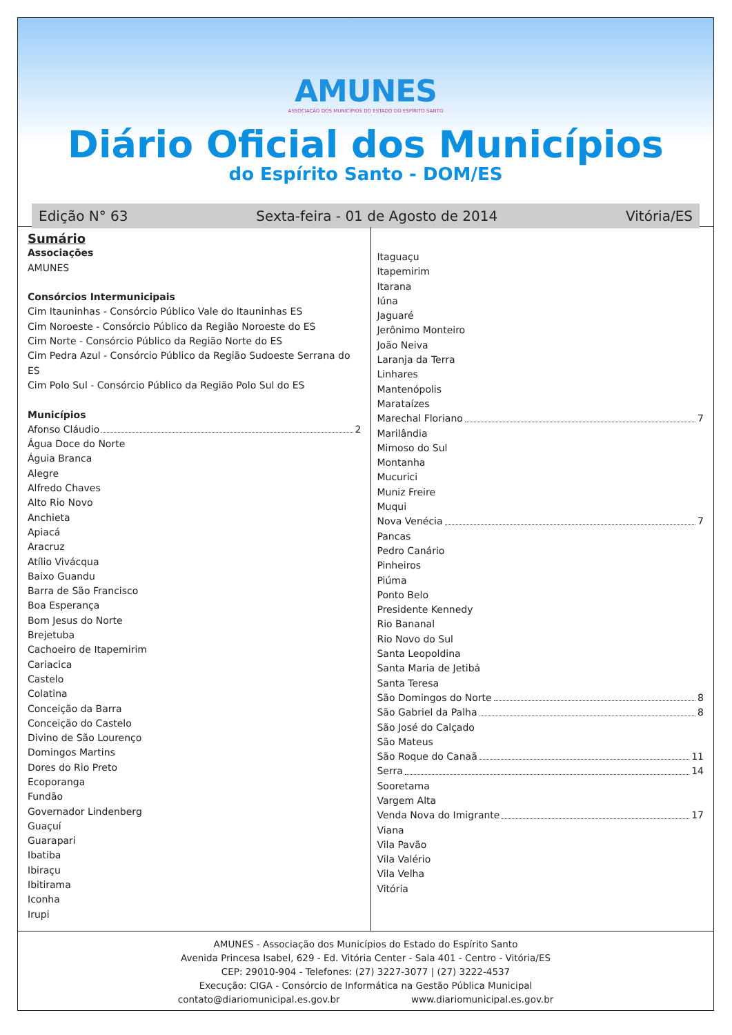AMUNES
ASSOCIAÇÃO DOS MUNICÍPIOS DO ESTADO DO ESPÍRITO SANTO
Diário Oficial dos Municípios
do Espírito Santo - DOM/ES
Edição N° 63 Sexta-feira - 01 de Agosto de 2014 Vitória/ES
Sumário
Associações
AMUNES
Consórcios Intermunicipais
Cim Itauninhas - Consórcio Público Vale do Itauninhas ES
Cim Noroeste - Consórcio Público da Região Noroeste do ES
Cim Norte - Consórcio Público da Região Norte do ES
Cim Pedra Azul - Consórcio Público da Região Sudoeste Serrana do ES
Cim Polo Sul - Consórcio Público da Região Polo Sul do ES
Municípios
Afonso Cláudio 2
Água Doce do Norte
Águia Branca
Alegre
Alfredo Chaves
Alto Rio Novo
Anchieta
Apiacá
Aracruz
Atílio Vivácqua
Baixo Guandu
Barra de São Francisco
Boa Esperança
Bom Jesus do Norte
Brejetuba
Cachoeiro de Itapemirim
Cariacica
Castelo
Colatina
Conceição da Barra
Conceição do Castelo
Divino de São Lourenço
Domingos Martins
Dores do Rio Preto
Ecoporanga
Fundão
Governador Lindenberg
Guaçuí
Guarapari
Ibatiba
Ibiraçu
Ibitirama
Iconha
Irupi
Itaguaçu
Itapemirim
Itarana
Iúna
Jaguaré
Jerônimo Monteiro
João Neiva
Laranja da Terra
Linhares
Mantenópolis
Marataízes
Marechal Floriano 7
Marilândia
Mimoso do Sul
Montanha
Mucurici
Muniz Freire
Muqui
Nova Venécia 7
Pancas
Pedro Canário
Pinheiros
Piúma
Ponto Belo
Presidente Kennedy
Rio Bananal
Rio Novo do Sul
Santa Leopoldina
Santa Maria de Jetibá
Santa Teresa
São Domingos do Norte 8
São Gabriel da Palha 8
São José do Calçado
São Mateus
São Roque do Canaã 11
Serra 14
Sooretama
Vargem Alta
Venda Nova do Imigrante 17
Viana
Vila Pavão
Vila Valério
Vila Velha
Vitória
AMUNES - Associação dos Municípios do Estado do Espírito Santo
Avenida Princesa Isabel, 629 - Ed. Vitória Center - Sala 401 - Centro - Vitória/ES
CEP: 29010-904 - Telefones: (27) 3227-3077 | (27) 3222-4537
Execução: CIGA - Consórcio de Informática na Gestão Pública Municipal
contato@diariomunicipal.es.gov.br www.diariomunicipal.es.gov.br